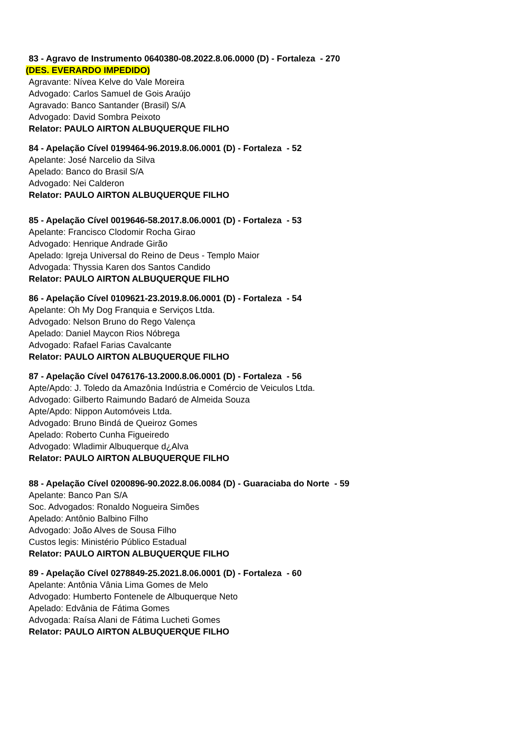83 - Agravo de Instrumento 0640380-08.2022.8.06.0000 (D) - Fortaleza - 270
(DES. EVERARDO IMPEDIDO)
Agravante: Nívea Kelve do Vale Moreira
Advogado: Carlos Samuel de Gois Araújo
Agravado: Banco Santander (Brasil) S/A
Advogado: David Sombra Peixoto
Relator: PAULO AIRTON ALBUQUERQUE FILHO
84 - Apelação Cível 0199464-96.2019.8.06.0001 (D) - Fortaleza - 52
Apelante: José Narcelio da Silva
Apelado: Banco do Brasil S/A
Advogado: Nei Calderon
Relator: PAULO AIRTON ALBUQUERQUE FILHO
85 - Apelação Cível 0019646-58.2017.8.06.0001 (D) - Fortaleza - 53
Apelante: Francisco Clodomir Rocha Girao
Advogado: Henrique Andrade Girão
Apelado: Igreja Universal do Reino de Deus - Templo Maior
Advogada: Thyssia Karen dos Santos Candido
Relator: PAULO AIRTON ALBUQUERQUE FILHO
86 - Apelação Cível 0109621-23.2019.8.06.0001 (D) - Fortaleza - 54
Apelante: Oh My Dog Franquia e Serviços Ltda.
Advogado: Nelson Bruno do Rego Valença
Apelado: Daniel Maycon Rios Nóbrega
Advogado: Rafael Farias Cavalcante
Relator: PAULO AIRTON ALBUQUERQUE FILHO
87 - Apelação Cível 0476176-13.2000.8.06.0001 (D) - Fortaleza - 56
Apte/Apdo: J. Toledo da Amazônia Indústria e Comércio de Veiculos Ltda.
Advogado: Gilberto Raimundo Badaró de Almeida Souza
Apte/Apdo: Nippon Automóveis Ltda.
Advogado: Bruno Bindá de Queiroz Gomes
Apelado: Roberto Cunha Figueiredo
Advogado: Wladimir Albuquerque d¿Alva
Relator: PAULO AIRTON ALBUQUERQUE FILHO
88 - Apelação Cível 0200896-90.2022.8.06.0084 (D) - Guaraciaba do Norte - 59
Apelante: Banco Pan S/A
Soc. Advogados: Ronaldo Nogueira Simões
Apelado: Antônio Balbino Filho
Advogado: João Alves de Sousa Filho
Custos legis: Ministério Público Estadual
Relator: PAULO AIRTON ALBUQUERQUE FILHO
89 - Apelação Cível 0278849-25.2021.8.06.0001 (D) - Fortaleza - 60
Apelante: Antônia Vânia Lima Gomes de Melo
Advogado: Humberto Fontenele de Albuquerque Neto
Apelado: Edvânia de Fátima Gomes
Advogada: Raísa Alani de Fátima Lucheti Gomes
Relator: PAULO AIRTON ALBUQUERQUE FILHO